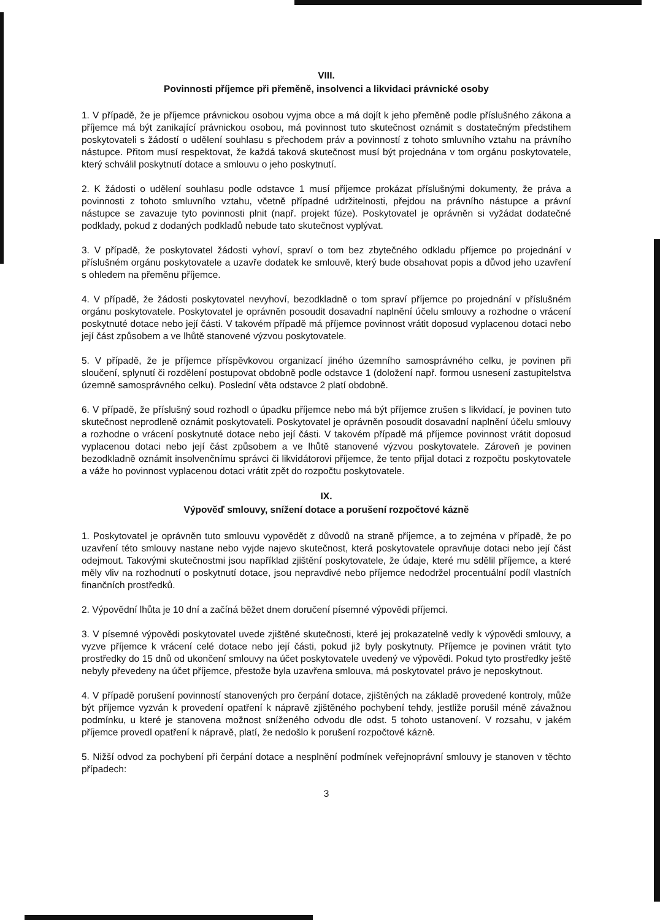VIII.
Povinnosti příjemce při přeměně, insolvenci a likvidaci právnické osoby
1. V případě, že je příjemce právnickou osobou vyjma obce a má dojít k jeho přeměně podle příslušného zákona a příjemce má být zanikající právnickou osobou, má povinnost tuto skutečnost oznámit s dostatečným předstihem poskytovateli s žádostí o udělení souhlasu s přechodem práv a povinností z tohoto smluvního vztahu na právního nástupce. Přitom musí respektovat, že každá taková skutečnost musí být projednána v tom orgánu poskytovatele, který schválil poskytnutí dotace a smlouvu o jeho poskytnutí.
2. K žádosti o udělení souhlasu podle odstavce 1 musí příjemce prokázat příslušnými dokumenty, že práva a povinnosti z tohoto smluvního vztahu, včetně případné udržitelnosti, přejdou na právního nástupce a právní nástupce se zavazuje tyto povinnosti plnit (např. projekt fúze). Poskytovatel je oprávněn si vyžádat dodatečné podklady, pokud z dodaných podkladů nebude tato skutečnost vyplývat.
3. V případě, že poskytovatel žádosti vyhoví, spraví o tom bez zbytečného odkladu příjemce po projednání v příslušném orgánu poskytovatele a uzavře dodatek ke smlouvě, který bude obsahovat popis a důvod jeho uzavření s ohledem na přeměnu příjemce.
4. V případě, že žádosti poskytovatel nevyhoví, bezodkladně o tom spraví příjemce po projednání v příslušném orgánu poskytovatele. Poskytovatel je oprávněn posoudit dosavadní naplnění účelu smlouvy a rozhodne o vrácení poskytnuté dotace nebo její části. V takovém případě má příjemce povinnost vrátit doposud vyplacenou dotaci nebo její část způsobem a ve lhůtě stanovené výzvou poskytovatele.
5. V případě, že je příjemce příspěvkovou organizací jiného územního samosprávného celku, je povinen při sloučení, splynutí či rozdělení postupovat obdobně podle odstavce 1 (doložení např. formou usnesení zastupitelstva územně samosprávného celku). Poslední věta odstavce 2 platí obdobně.
6. V případě, že příslušný soud rozhodl o úpadku příjemce nebo má být příjemce zrušen s likvidací, je povinen tuto skutečnost neprodleně oznámit poskytovateli. Poskytovatel je oprávněn posoudit dosavadní naplnění účelu smlouvy a rozhodne o vrácení poskytnuté dotace nebo její části. V takovém případě má příjemce povinnost vrátit doposud vyplacenou dotaci nebo její část způsobem a ve lhůtě stanovené výzvou poskytovatele. Zároveň je povinen bezodkladně oznámit insolvenčnímu správci či likvidátorovi příjemce, že tento přijal dotaci z rozpočtu poskytovatele a váže ho povinnost vyplacenou dotaci vrátit zpět do rozpočtu poskytovatele.
IX.
Výpověď smlouvy, snížení dotace a porušení rozpočtové kázně
1. Poskytovatel je oprávněn tuto smlouvu vypovědět z důvodů na straně příjemce, a to zejména v případě, že po uzavření této smlouvy nastane nebo vyjde najevo skutečnost, která poskytovatele opravňuje dotaci nebo její část odejmout. Takovými skutečnostmi jsou například zjištění poskytovatele, že údaje, které mu sdělil příjemce, a které měly vliv na rozhodnutí o poskytnutí dotace, jsou nepravdivé nebo příjemce nedodržel procentuální podíl vlastních finančních prostředků.
2. Výpovědní lhůta je 10 dní a začíná běžet dnem doručení písemné výpovědi příjemci.
3. V písemné výpovědi poskytovatel uvede zjištěné skutečnosti, které jej prokazatelně vedly k výpovědi smlouvy, a vyzve příjemce k vrácení celé dotace nebo její části, pokud již byly poskytnuty. Příjemce je povinen vrátit tyto prostředky do 15 dnů od ukončení smlouvy na účet poskytovatele uvedený ve výpovědi. Pokud tyto prostředky ještě nebyly převedeny na účet příjemce, přestože byla uzavřena smlouva, má poskytovatel právo je neposkytnout.
4. V případě porušení povinností stanovených pro čerpání dotace, zjištěných na základě provedené kontroly, může být příjemce vyzván k provedení opatření k nápravě zjištěného pochybení tehdy, jestliže porušil méně závažnou podmínku, u které je stanovena možnost sníženého odvodu dle odst. 5 tohoto ustanovení. V rozsahu, v jakém příjemce provedl opatření k nápravě, platí, že nedošlo k porušení rozpočtové kázně.
5. Nižší odvod za pochybení při čerpání dotace a nesplnění podmínek veřejnoprávní smlouvy je stanoven v těchto případech:
3